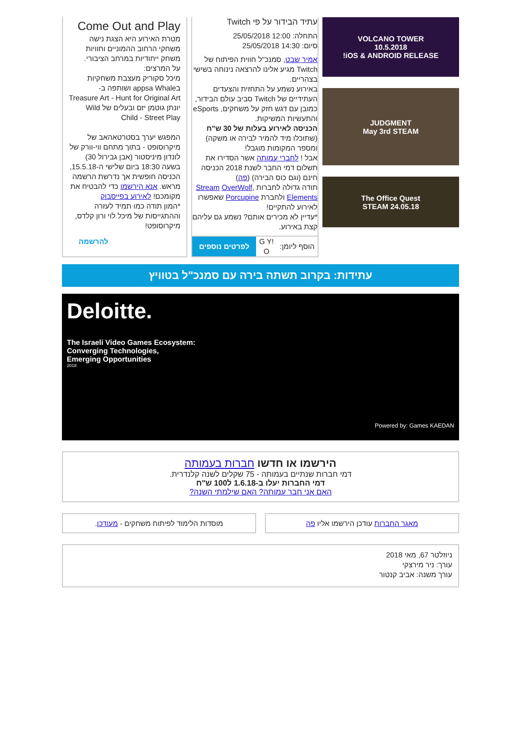VOLCANO TOWER
10.5.2018
iOS & ANDROID RELEASE!
JUDGMENT
May 3rd STEAM
The Office Quest
STEAM 24.05.18
עתיד הבידור על פי Twitch
התחלה: 12:00 25/05/2018
סיום: 14:30 25/05/2018
אמיר שבט, סמנכ"ל חווית הפיתוח של Twitch מגיע אלינו להרצאה נינוחה בשישי בצהריים.
באירוע נשמע על התחזית והצעדים העתידיים של Twitch סביב עולם הבידור, כמובן עם דגש חזק על משחקים, eSports והתעשיות המשיקות.
הכניסה לאירוע בעלות של 30 ש"ח (שתוכלו מיד להמיר לבירה או משקה) ומספר המקומות מוגבל!
אבל ! לחברי עמותה אשר הסדירו את תשלום דמי החבר לשנת 2018 הכניסה חינם (וגם כוס הבירה) (פה)
תודה גדולה לחברות Stream OverWolf, Elements ולחברת Porcupine שאפשרו לאירוע להתקיים!
*עדיין לא מכירים אותם? נשמע גם עליהם קצת באירוע.
הוסף ליומן:
G Y! O
לפרטים נוספים
Come Out and Play
מטרת האירוע היא הצגת נישה משחקי הרחוב ההמוניים וחוויות משחק ייחודיות במרחב הציבורי.
על המרצים:
מיכל סקוריק מעצבת משחקיות בappsa Whale ושותפה ב- Treasure Art - Hunt for Original Art
יונתן גוטמן יזם ובעלים של Wild Child - Street Play
המפגש יערך בסטרטאהאב של מיקרוסופט - בתוך מתחם ווי-וורק של לונדון מיניסטור (אבן גבירול 30) בשעה 18:30 ביום שלישי ה-15.5.18, הכניסה חופשית אך נדרשת הרשמה מראש. אנא הירשמו כדי להבטיח את מקומכם! לאירוע בפייסבוק
*המון תודה כמו תמיד לעזרה וההתגייסות של מיכל לוי ורון קלדס, מיקרוסופט!
להרשמה
עתידות: בקרוב תשתה בירה עם סמנכ"ל בטוויץ
Deloitte.
The Israeli Video Games Ecosystem:
Converging Technologies,
Emerging Opportunities
2018
Powered by: Games KAEDAN
הירשמו או חדשו חברות בעמותה
דמי חברות שנתיים בעמותה - 75 שקלים לשנה קלנדרית.
דמי החברות יעלו ב-1.6.18 ל100 ש"ח
האם אני חבר עמותה? האם שילמתי השנה?
מאגר החברות עודכן הירשמו אליו פה
מוסדות הלימוד לפיתוח משחקים - מעודכן.
ניוזלטר 67, מאי 2018
עורך: ניר מירצקי
עורך משנה: אביב קנטור